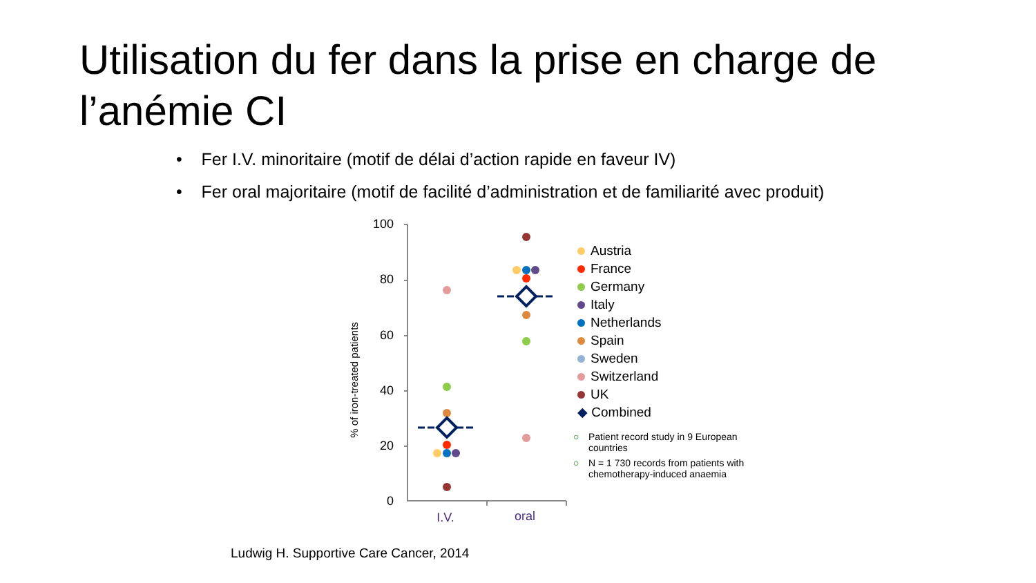Utilisation du fer dans la prise en charge de l’anémie CI
• Fer I.V. minoritaire (motif de délai d’action rapide en faveur IV)
• Fer oral majoritaire (motif de facilité d’administration et de familiarité avec produit)
% of iron-treated patients
100
80
60
40
20
0
I.V.
oral
Austria
France
Germany
Italy
Netherlands
Spain
Sweden
Switzerland
UK
◆ Combined
○ Patient record study in 9 European countries
○ N = 1 730 records from patients with chemotherapy-induced anaemia
Ludwig H. Supportive Care Cancer, 2014